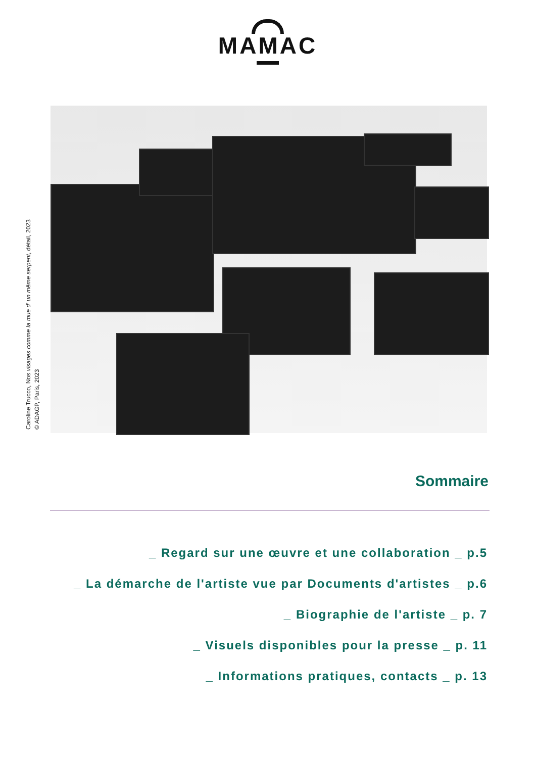MAMAC
Caroline Trucco, Nos visages comme la mue d' un même serpent, détail, 2023
© ADAGP, Paris, 2023
Sommaire
_ Regard sur une œuvre et une collaboration _ p.5
_ La démarche de l'artiste vue par Documents d'artistes _ p.6
_ Biographie de l'artiste _ p. 7
_ Visuels disponibles pour la presse _ p. 11
_ Informations pratiques, contacts _ p. 13